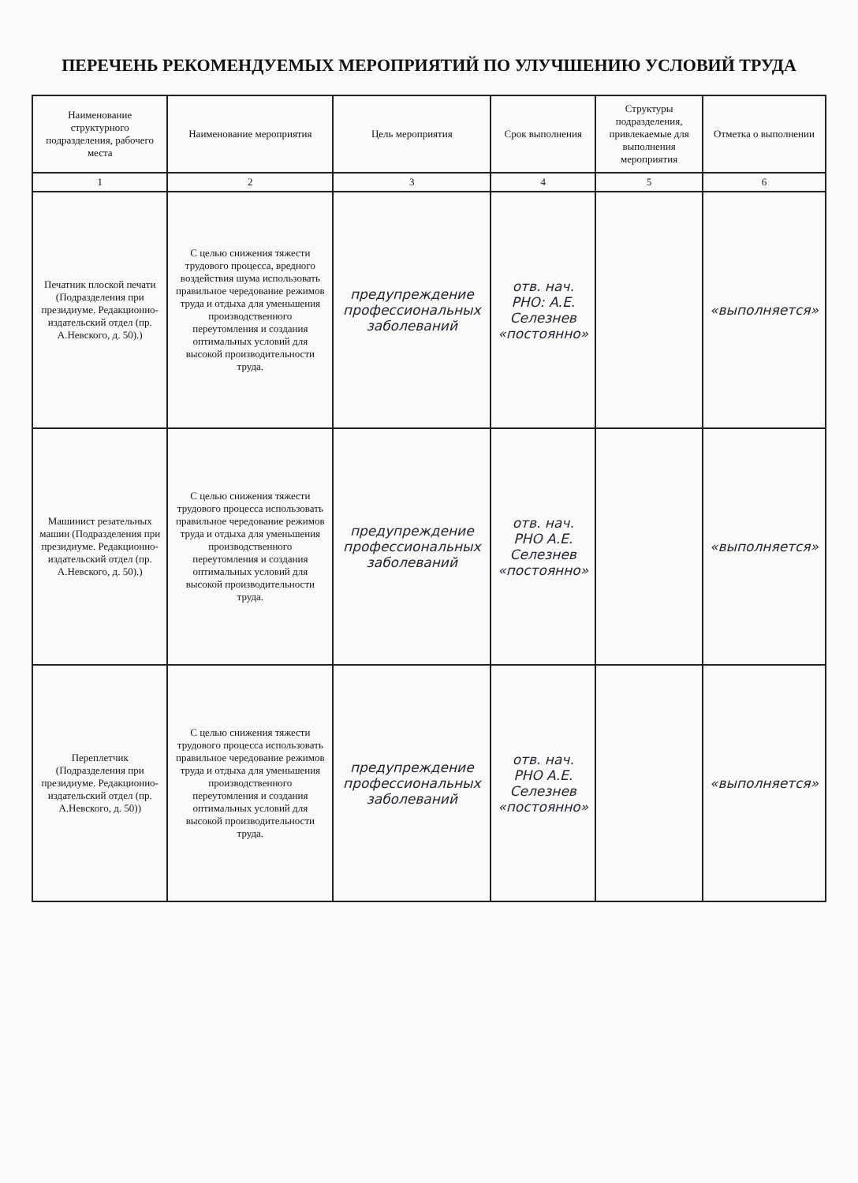ПЕРЕЧЕНЬ РЕКОМЕНДУЕМЫХ МЕРОПРИЯТИЙ ПО УЛУЧШЕНИЮ УСЛОВИЙ ТРУДА
| Наименование структурного подразделения, рабочего места | Наименование мероприятия | Цель мероприятия | Срок выполнения | Структуры подразделения, привлекаемые для выполнения мероприятия | Отметка о выполнении |
| --- | --- | --- | --- | --- | --- |
| 1 | 2 | 3 | 4 | 5 | 6 |
| Печатник плоской печати (Подразделения при президиуме. Редакционно-издательский отдел (пр. А.Невского, д. 50).) | С целью снижения тяжести трудового процесса, вредного воздействия шума использовать правильное чередование режимов труда и отдыха для уменьшения производственного переутомления и создания оптимальных условий для высокой производительности труда. | предупреждение профессиональных заболеваний | отв. нач. РНО: А.Е. Селезнев «постоянно» | | «выполняется» |
| Машинист резательных машин (Подразделения при президиуме. Редакционно-издательский отдел (пр. А.Невского, д. 50).) | С целью снижения тяжести трудового процесса использовать правильное чередование режимов труда и отдыха для уменьшения производственного переутомления и создания оптимальных условий для высокой производительности труда. | предупреждение профессиональных заболеваний | отв. нач. РНО А.Е. Селезнев «постоянно» | | «выполняется» |
| Переплетчик (Подразделения при президиуме. Редакционно-издательский отдел (пр. А.Невского, д. 50)) | С целью снижения тяжести трудового процесса использовать правильное чередование режимов труда и отдыха для уменьшения производственного переутомления и создания оптимальных условий для высокой производительности труда. | предупреждение профессиональных заболеваний | отв. нач. РНО А.Е. Селезнев «постоянно» | | «выполняется» |